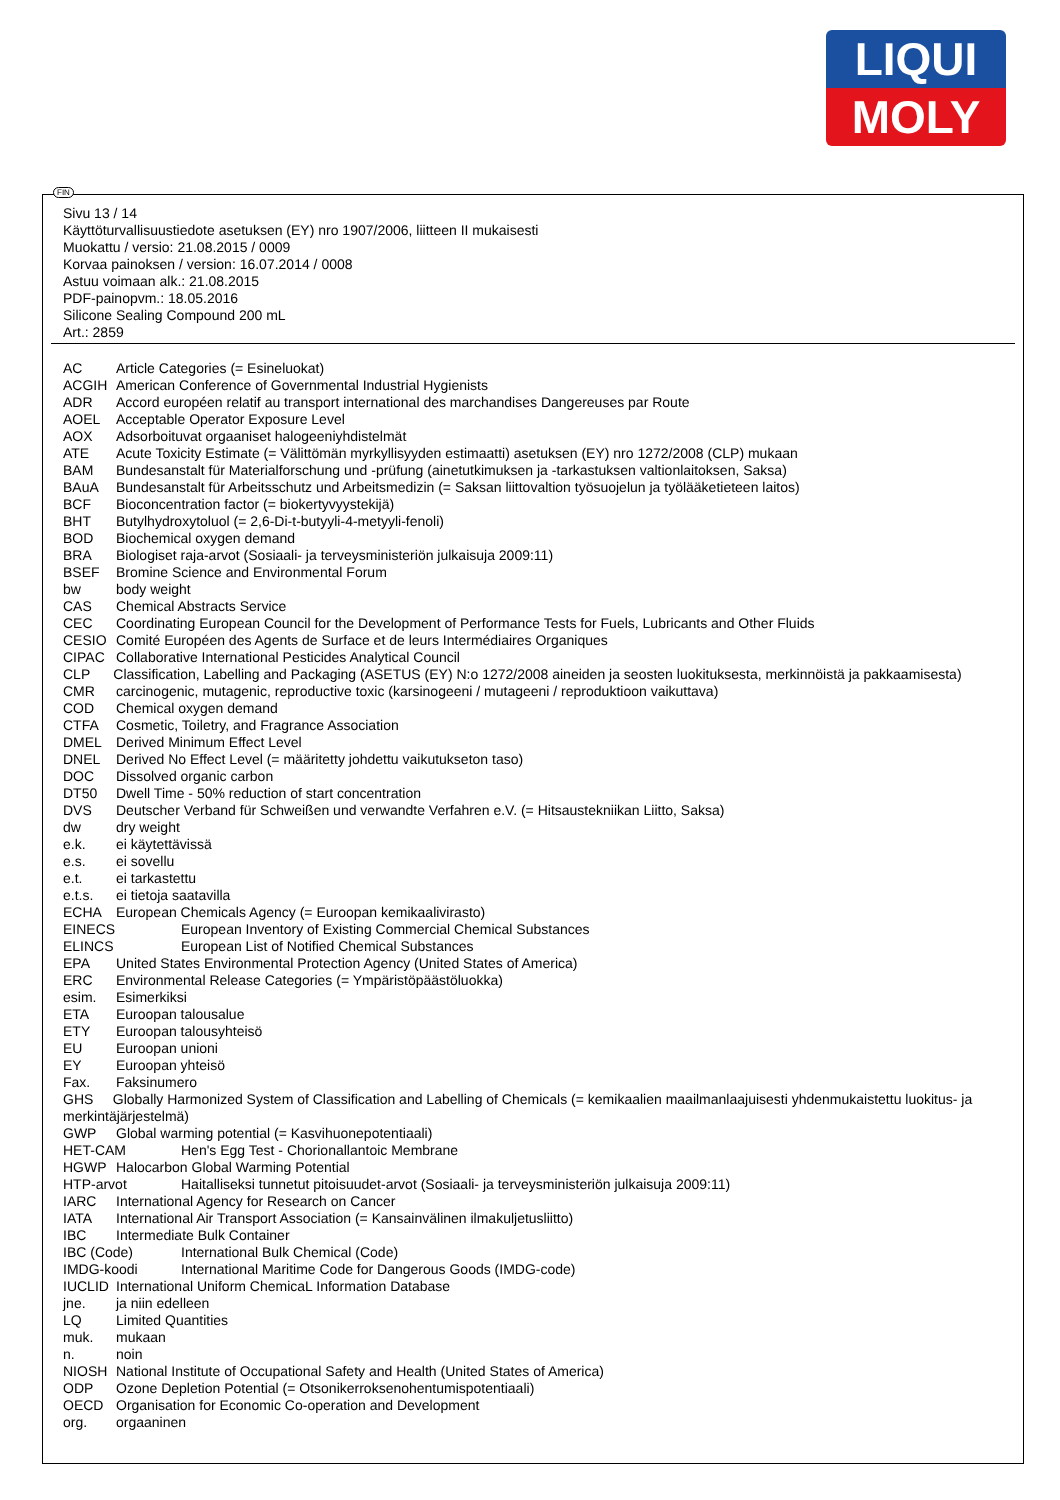LIQUI
MOLY
FIN
Sivu 13 / 14
Käyttöturvallisuustiedote asetuksen (EY) nro 1907/2006, liitteen II mukaisesti
Muokattu / versio: 21.08.2015 / 0009
Korvaa painoksen / version: 16.07.2014 / 0008
Astuu voimaan alk.: 21.08.2015
PDF-painopvm.: 18.05.2016
Silicone Sealing Compound 200 mL
Art.: 2859
AC Article Categories (= Esineluokat)
ACGIH American Conference of Governmental Industrial Hygienists
ADR Accord européen relatif au transport international des marchandises Dangereuses par Route
AOEL Acceptable Operator Exposure Level
AOX Adsorboituvat orgaaniset halogeeniyhdistelmät
ATE Acute Toxicity Estimate (= Välittömän myrkyllisyyden estimaatti) asetuksen (EY) nro 1272/2008 (CLP) mukaan
BAM Bundesanstalt für Materialforschung und -prüfung (ainetutkimuksen ja -tarkastuksen valtionlaitoksen, Saksa)
BAuA Bundesanstalt für Arbeitsschutz und Arbeitsmedizin (= Saksan liittovaltion työsuojelun ja työlääketieteen laitos)
BCF Bioconcentration factor (= biokertyvyystekijä)
BHT Butylhydroxytoluol (= 2,6-Di-t-butyyli-4-metyyli-fenoli)
BOD Biochemical oxygen demand
BRA Biologiset raja-arvot (Sosiaali- ja terveysministeriön julkaisuja 2009:11)
BSEF Bromine Science and Environmental Forum
bw body weight
CAS Chemical Abstracts Service
CEC Coordinating European Council for the Development of Performance Tests for Fuels, Lubricants and Other Fluids
CESIO Comité Européen des Agents de Surface et de leurs Intermédiaires Organiques
CIPAC Collaborative International Pesticides Analytical Council
CLP Classification, Labelling and Packaging (ASETUS (EY) N:o 1272/2008 aineiden ja seosten luokituksesta, merkinnöistä ja pakkaamisesta)
CMR carcinogenic, mutagenic, reproductive toxic (karsinogeeni / mutageeni / reproduktioon vaikuttava)
COD Chemical oxygen demand
CTFA Cosmetic, Toiletry, and Fragrance Association
DMEL Derived Minimum Effect Level
DNEL Derived No Effect Level (= määritetty johdettu vaikutukseton taso)
DOC Dissolved organic carbon
DT50 Dwell Time - 50% reduction of start concentration
DVS Deutscher Verband für Schweißen und verwandte Verfahren e.V. (= Hitsaustekniikan Liitto, Saksa)
dw dry weight
e.k. ei käytettävissä
e.s. ei sovellu
e.t. ei tarkastettu
e.t.s. ei tietoja saatavilla
ECHA European Chemicals Agency (= Euroopan kemikaalivirasto)
EINECS European Inventory of Existing Commercial Chemical Substances
ELINCS European List of Notified Chemical Substances
EPA United States Environmental Protection Agency (United States of America)
ERC Environmental Release Categories (= Ympäristöpäästöluokka)
esim. Esimerkiksi
ETA Euroopan talousalue
ETY Euroopan talousyhteisö
EU Euroopan unioni
EY Euroopan yhteisö
Fax. Faksinumero
GHS Globally Harmonized System of Classification and Labelling of Chemicals (= kemikaalien maailmanlaajuisesti yhdenmukaistettu luokitus- ja merkintäjärjestelmä)
GWP Global warming potential (= Kasvihuonepotentiaali)
HET-CAM Hen's Egg Test - Chorionallantoic Membrane
HGWP Halocarbon Global Warming Potential
HTP-arvot Haitalliseksi tunnetut pitoisuudet-arvot (Sosiaali- ja terveysministeriön julkaisuja 2009:11)
IARC International Agency for Research on Cancer
IATA International Air Transport Association (= Kansainvälinen ilmakuljetusliitto)
IBC Intermediate Bulk Container
IBC (Code) International Bulk Chemical (Code)
IMDG-koodi International Maritime Code for Dangerous Goods (IMDG-code)
IUCLID International Uniform ChemicaL Information Database
jne. ja niin edelleen
LQ Limited Quantities
muk. mukaan
n. noin
NIOSH National Institute of Occupational Safety and Health (United States of America)
ODP Ozone Depletion Potential (= Otsonikerroksenohentumispotentiaali)
OECD Organisation for Economic Co-operation and Development
org. orgaaninen